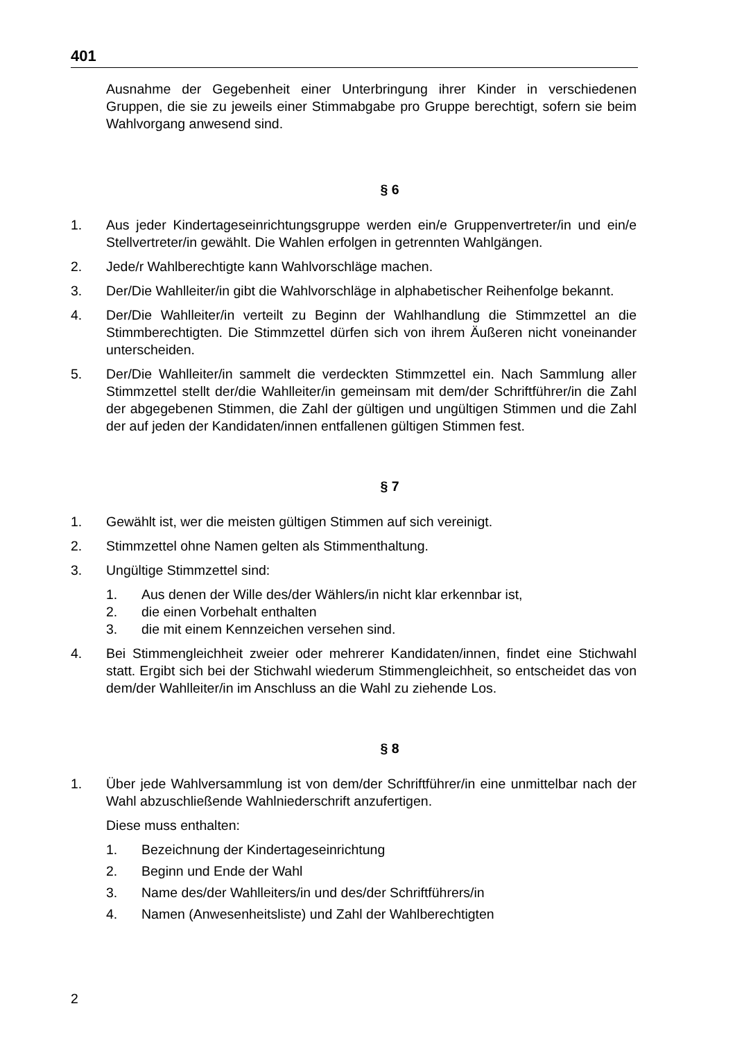401
Ausnahme der Gegebenheit einer Unterbringung ihrer Kinder in verschiedenen Gruppen, die sie zu jeweils einer Stimmabgabe pro Gruppe berechtigt, sofern sie beim Wahlvorgang anwesend sind.
§ 6
1. Aus jeder Kindertageseinrichtungsgruppe werden ein/e Gruppenvertreter/in und ein/e Stellvertreter/in gewählt. Die Wahlen erfolgen in getrennten Wahlgängen.
2. Jede/r Wahlberechtigte kann Wahlvorschläge machen.
3. Der/Die Wahlleiter/in gibt die Wahlvorschläge in alphabetischer Reihenfolge bekannt.
4. Der/Die Wahlleiter/in verteilt zu Beginn der Wahlhandlung die Stimmzettel an die Stimmberechtigten. Die Stimmzettel dürfen sich von ihrem Äußeren nicht voneinander unterscheiden.
5. Der/Die Wahlleiter/in sammelt die verdeckten Stimmzettel ein. Nach Sammlung aller Stimmzettel stellt der/die Wahlleiter/in gemeinsam mit dem/der Schriftführer/in die Zahl der abgegebenen Stimmen, die Zahl der gültigen und ungültigen Stimmen und die Zahl der auf jeden der Kandidaten/innen entfallenen gültigen Stimmen fest.
§ 7
1. Gewählt ist, wer die meisten gültigen Stimmen auf sich vereinigt.
2. Stimmzettel ohne Namen gelten als Stimmenthaltung.
3. Ungültige Stimmzettel sind:
1. Aus denen der Wille des/der Wählers/in nicht klar erkennbar ist,
2. die einen Vorbehalt enthalten
3. die mit einem Kennzeichen versehen sind.
4. Bei Stimmengleichheit zweier oder mehrerer Kandidaten/innen, findet eine Stichwahl statt. Ergibt sich bei der Stichwahl wiederum Stimmengleichheit, so entscheidet das von dem/der Wahlleiter/in im Anschluss an die Wahl zu ziehende Los.
§ 8
1. Über jede Wahlversammlung ist von dem/der Schriftführer/in eine unmittelbar nach der Wahl abzuschließende Wahlniederschrift anzufertigen.
Diese muss enthalten:
1. Bezeichnung der Kindertageseinrichtung
2. Beginn und Ende der Wahl
3. Name des/der Wahlleiters/in und des/der Schriftführers/in
4. Namen (Anwesenheitsliste) und Zahl der Wahlberechtigten
2